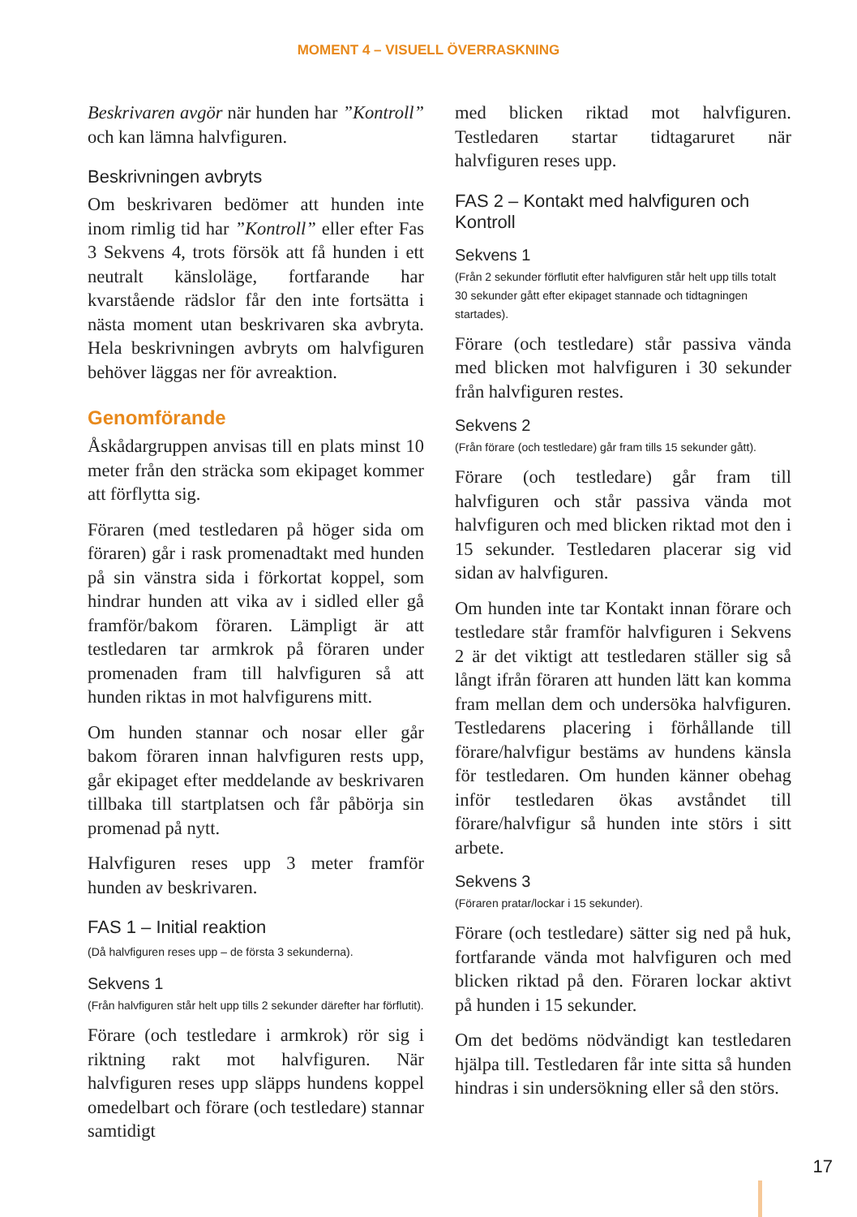MOMENT 4 – VISUELL ÖVERRASKNING
Beskrivaren avgör när hunden har ”Kontroll” och kan lämna halvfiguren.
Beskrivningen avbryts
Om beskrivaren bedömer att hunden inte inom rimlig tid har ”Kontroll” eller efter Fas 3 Sekvens 4, trots försök att få hunden i ett neutralt känsloläge, fortfarande har kvarstående rädslor får den inte fortsätta i nästa moment utan beskrivaren ska avbryta. Hela beskrivningen avbryts om halvfiguren behöver läggas ner för avreaktion.
Genomförande
Åskådargruppen anvisas till en plats minst 10 meter från den sträcka som ekipaget kommer att förflytta sig.
Föraren (med testledaren på höger sida om föraren) går i rask promenadtakt med hunden på sin vänstra sida i förkortat koppel, som hindrar hunden att vika av i sidled eller gå framför/bakom föraren. Lämpligt är att testledaren tar armkrok på föraren under promenaden fram till halvfiguren så att hunden riktas in mot halvfigurens mitt.
Om hunden stannar och nosar eller går bakom föraren innan halvfiguren rests upp, går ekipaget efter meddelande av beskrivaren tillbaka till startplatsen och får påbörja sin promenad på nytt.
Halvfiguren reses upp 3 meter framför hunden av beskrivaren.
FAS 1 – Initial reaktion
(Då halvfiguren reses upp – de första 3 sekunderna).
Sekvens 1
(Från halvfiguren står helt upp tills 2 sekunder därefter har förflutit).
Förare (och testledare i armkrok) rör sig i riktning rakt mot halvfiguren. När halvfiguren reses upp släpps hundens koppel omedelbart och förare (och testledare) stannar samtidigt
med blicken riktad mot halvfiguren. Testledaren startar tidtagaruret när halvfiguren reses upp.
FAS 2 – Kontakt med halvfiguren och Kontroll
Sekvens 1
(Från 2 sekunder förflutit efter halvfiguren står helt upp tills totalt 30 sekunder gått efter ekipaget stannade och tidtagningen startades).
Förare (och testledare) står passiva vända med blicken mot halvfiguren i 30 sekunder från halvfiguren restes.
Sekvens 2
(Från förare (och testledare) går fram tills 15 sekunder gått).
Förare (och testledare) går fram till halvfiguren och står passiva vända mot halvfiguren och med blicken riktad mot den i 15 sekunder. Testledaren placerar sig vid sidan av halvfiguren.
Om hunden inte tar Kontakt innan förare och testledare står framför halvfiguren i Sekvens 2 är det viktigt att testledaren ställer sig så långt ifrån föraren att hunden lätt kan komma fram mellan dem och undersöka halvfiguren. Testledarens placering i förhållande till förare/halvfigur bestäms av hundens känsla för testledaren. Om hunden känner obehag inför testledaren ökas avståndet till förare/halvfigur så hunden inte störs i sitt arbete.
Sekvens 3
(Föraren pratar/lockar i 15 sekunder).
Förare (och testledare) sätter sig ned på huk, fortfarande vända mot halvfiguren och med blicken riktad på den. Föraren lockar aktivt på hunden i 15 sekunder.
Om det bedöms nödvändigt kan testledaren hjälpa till. Testledaren får inte sitta så hunden hindras i sin undersökning eller så den störs.
17